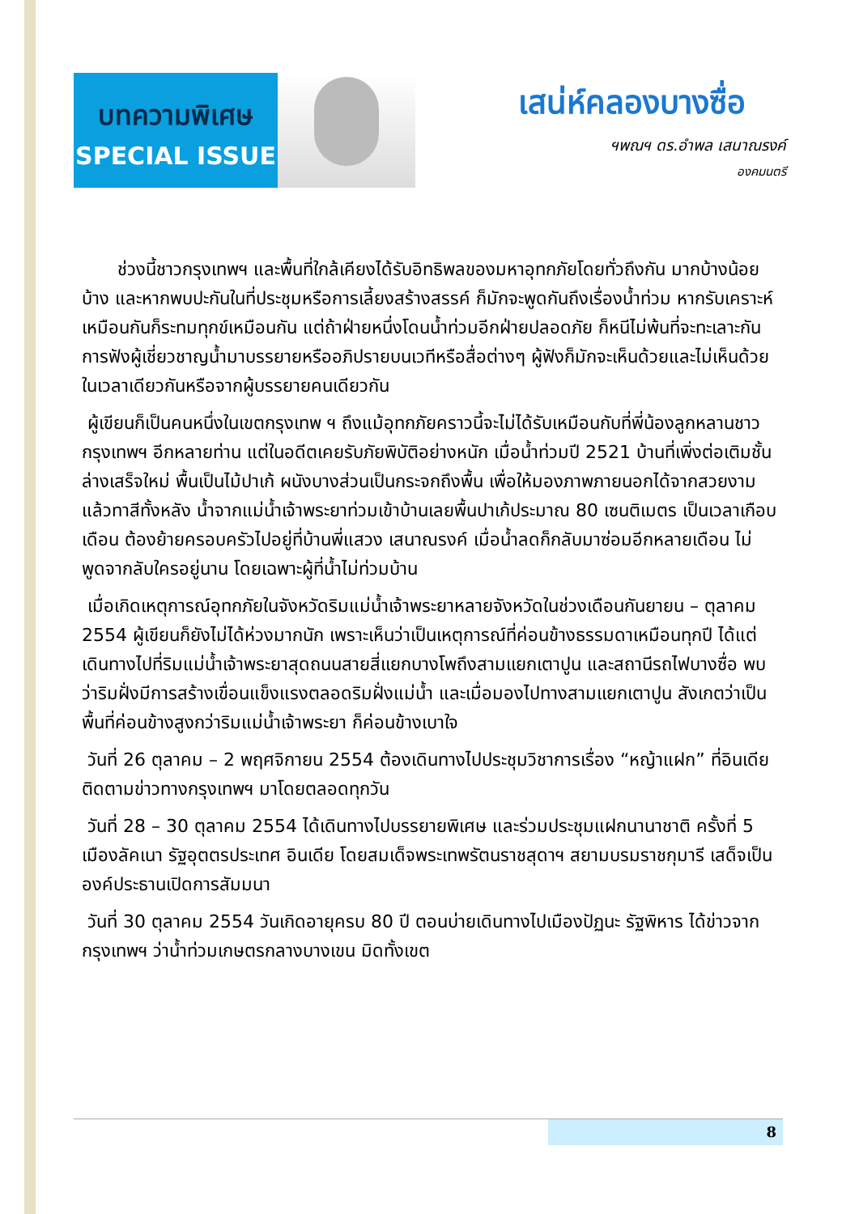บทความพิเศษ
SPECIAL ISSUE
เสน่ห์คลองบางซื่อ
ฯพณฯ ดร.อำพล เสนาณรงค์
องคมนตรี
  ช่วงนี้ชาวกรุงเทพฯ และพื้นที่ใกล้เคียงได้รับอิทธิพลของมหาอุทกภัยโดยทั่วถึงกัน มากบ้างน้อยบ้าง และหากพบปะกันในที่ประชุมหรือการเลี้ยงสร้างสรรค์ ก็มักจะพูดกันถึงเรื่องน้ำท่วม หากรับเคราะห์เหมือนกันก็ระทมทุกข์เหมือนกัน แต่ถ้าฝ่ายหนึ่งโดนน้ำท่วมอีกฝ่ายปลอดภัย ก็หนีไม่พ้นที่จะทะเลาะกัน การฟังผู้เชี่ยวชาญน้ำมาบรรยายหรืออภิปรายบนเวทีหรือสื่อต่างๆ ผู้ฟังก็มักจะเห็นด้วยและไม่เห็นด้วยในเวลาเดียวกันหรือจากผู้บรรยายคนเดียวกัน
ผู้เขียนก็เป็นคนหนึ่งในเขตกรุงเทพ ฯ ถึงแม้อุทกภัยคราวนี้จะไม่ได้รับเหมือนกับที่พี่น้องลูกหลานชาวกรุงเทพฯ อีกหลายท่าน แต่ในอดีตเคยรับภัยพิบัติอย่างหนัก เมื่อน้ำท่วมปี 2521 บ้านที่เพิ่งต่อเติมชั้นล่างเสร็จใหม่ พื้นเป็นไม้ปาเก้ ผนังบางส่วนเป็นกระจกถึงพื้น เพื่อให้มองภาพภายนอกได้จากสวยงามแล้วทาสีทั้งหลัง น้ำจากแม่น้ำเจ้าพระยาท่วมเข้าบ้านเลยพื้นปาเก้ประมาณ 80 เซนติเมตร เป็นเวลาเกือบเดือน ต้องย้ายครอบครัวไปอยู่ที่บ้านพี่แสวง เสนาณรงค์ เมื่อน้ำลดก็กลับมาซ่อมอีกหลายเดือน ไม่พูดจากลับใครอยู่นาน โดยเฉพาะผู้ที่น้ำไม่ท่วมบ้าน
เมื่อเกิดเหตุการณ์อุทกภัยในจังหวัดริมแม่น้ำเจ้าพระยาหลายจังหวัดในช่วงเดือนกันยายน – ตุลาคม 2554 ผู้เขียนก็ยังไม่ได้ห่วงมากนัก เพราะเห็นว่าเป็นเหตุการณ์ที่ค่อนข้างธรรมดาเหมือนทุกปี ได้แต่เดินทางไปที่ริมแม่น้ำเจ้าพระยาสุดถนนสายสี่แยกบางโพถึงสามแยกเตาปูน และสถานีรถไฟบางซื่อ พบว่าริมฝั่งมีการสร้างเขื่อนแข็งแรงตลอดริมฝั่งแม่น้ำ และเมื่อมองไปทางสามแยกเตาปูน สังเกตว่าเป็นพื้นที่ค่อนข้างสูงกว่าริมแม่น้ำเจ้าพระยา ก็ค่อนข้างเบาใจ
วันที่ 26 ตุลาคม – 2 พฤศจิกายน 2554 ต้องเดินทางไปประชุมวิชาการเรื่อง “หญ้าแฝก” ที่อินเดีย ติดตามข่าวทางกรุงเทพฯ มาโดยตลอดทุกวัน
วันที่ 28 – 30 ตุลาคม 2554 ได้เดินทางไปบรรยายพิเศษ และร่วมประชุมแฝกนานาชาติ ครั้งที่ 5 เมืองลัคเนา รัฐอุตตรประเทศ อินเดีย โดยสมเด็จพระเทพรัตนราชสุดาฯ สยามบรมราชกุมารี เสด็จเป็นองค์ประธานเปิดการสัมมนา
วันที่ 30 ตุลาคม 2554 วันเกิดอายุครบ 80 ปี ตอนบ่ายเดินทางไปเมืองปัฏนะ รัฐพิหาร ได้ข่าวจากกรุงเทพฯ ว่าน้ำท่วมเกษตรกลางบางเขน มิดทั้งเขต
8